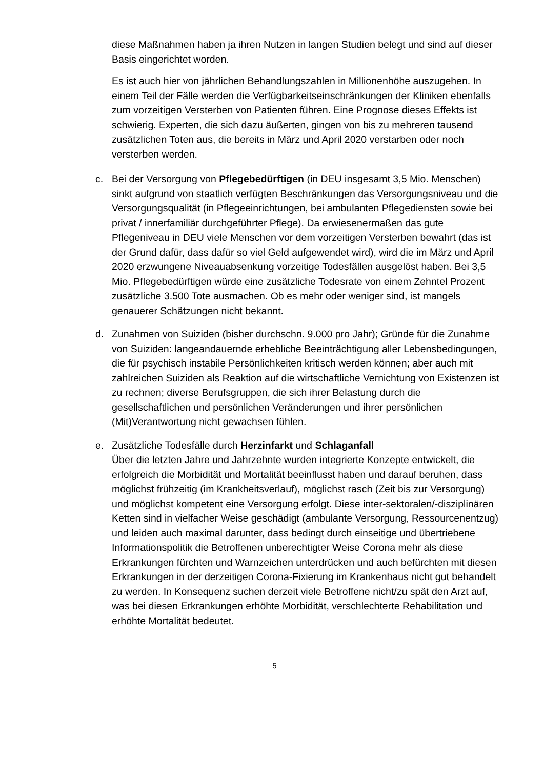diese Maßnahmen haben ja ihren Nutzen in langen Studien belegt und sind auf dieser Basis eingerichtet worden.
Es ist auch hier von jährlichen Behandlungszahlen in Millionenhöhe auszugehen. In einem Teil der Fälle werden die Verfügbarkeitseinschränkungen der Kliniken ebenfalls zum vorzeitigen Versterben von Patienten führen. Eine Prognose dieses Effekts ist schwierig. Experten, die sich dazu äußerten, gingen von bis zu mehreren tausend zusätzlichen Toten aus, die bereits in März und April 2020 verstarben oder noch versterben werden.
c. Bei der Versorgung von Pflegebedürftigen (in DEU insgesamt 3,5 Mio. Menschen) sinkt aufgrund von staatlich verfügten Beschränkungen das Versorgungsniveau und die Versorgungsqualität (in Pflegeeinrichtungen, bei ambulanten Pflegediensten sowie bei privat / innerfamiliär durchgeführter Pflege). Da erwiesenermaßen das gute Pflegeniveau in DEU viele Menschen vor dem vorzeitigen Versterben bewahrt (das ist der Grund dafür, dass dafür so viel Geld aufgewendet wird), wird die im März und April 2020 erzwungene Niveauabsenkung vorzeitige Todesfällen ausgelöst haben. Bei 3,5 Mio. Pflegebedürftigen würde eine zusätzliche Todesrate von einem Zehntel Prozent zusätzliche 3.500 Tote ausmachen. Ob es mehr oder weniger sind, ist mangels genauerer Schätzungen nicht bekannt.
d. Zunahmen von Suiziden (bisher durchschn. 9.000 pro Jahr); Gründe für die Zunahme von Suiziden: langeandauernde erhebliche Beeinträchtigung aller Lebensbedingungen, die für psychisch instabile Persönlichkeiten kritisch werden können; aber auch mit zahlreichen Suiziden als Reaktion auf die wirtschaftliche Vernichtung von Existenzen ist zu rechnen; diverse Berufsgruppen, die sich ihrer Belastung durch die gesellschaftlichen und persönlichen Veränderungen und ihrer persönlichen (Mit)Verantwortung nicht gewachsen fühlen.
e. Zusätzliche Todesfälle durch Herzinfarkt und Schlaganfall
Über die letzten Jahre und Jahrzehnte wurden integrierte Konzepte entwickelt, die erfolgreich die Morbidität und Mortalität beeinflusst haben und darauf beruhen, dass möglichst frühzeitig (im Krankheitsverlauf), möglichst rasch (Zeit bis zur Versorgung) und möglichst kompetent eine Versorgung erfolgt. Diese inter-sektoralen/-disziplinären Ketten sind in vielfacher Weise geschädigt (ambulante Versorgung, Ressourcenentzug) und leiden auch maximal darunter, dass bedingt durch einseitige und übertriebene Informationspolitik die Betroffenen unberechtigter Weise Corona mehr als diese Erkrankungen fürchten und Warnzeichen unterdrücken und auch befürchten mit diesen Erkrankungen in der derzeitigen Corona-Fixierung im Krankenhaus nicht gut behandelt zu werden. In Konsequenz suchen derzeit viele Betroffene nicht/zu spät den Arzt auf, was bei diesen Erkrankungen erhöhte Morbidität, verschlechterte Rehabilitation und erhöhte Mortalität bedeutet.
5